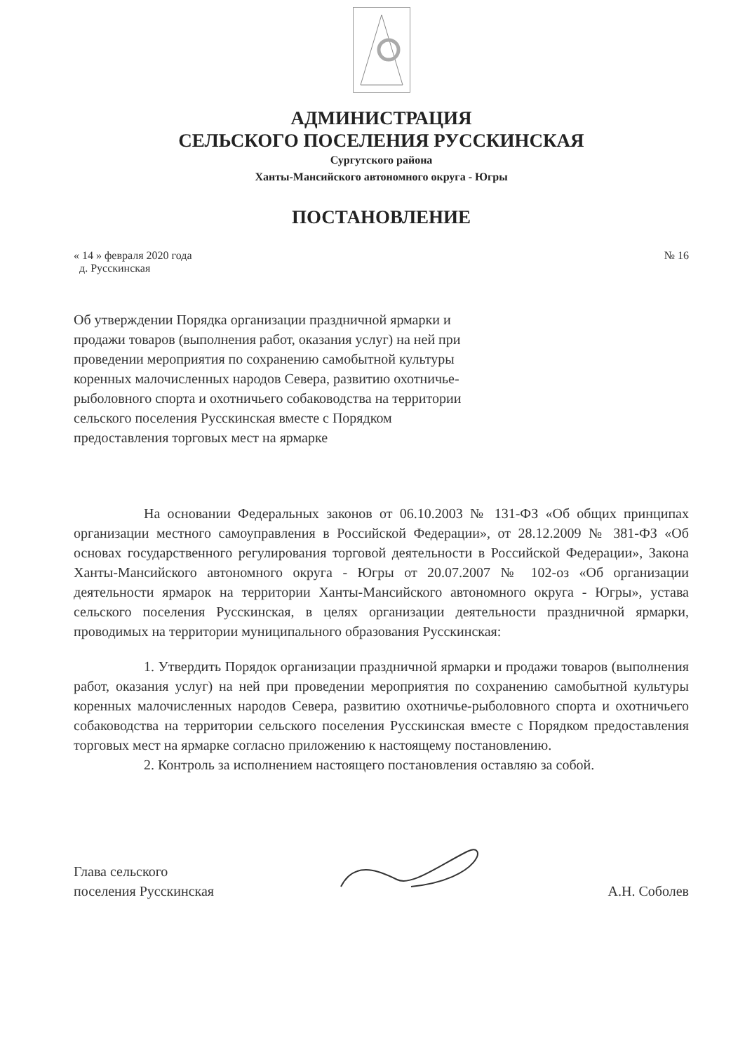АДМИНИСТРАЦИЯ
СЕЛЬСКОГО ПОСЕЛЕНИЯ РУССКИНСКАЯ
Сургутского района
Ханты-Мансийского автономного округа - Югры
ПОСТАНОВЛЕНИЕ
« 14 » февраля 2020 года
д. Русскинская
№ 16
Об утверждении Порядка организации праздничной ярмарки и продажи товаров (выполнения работ, оказания услуг) на ней при проведении мероприятия по сохранению самобытной культуры коренных малочисленных народов Севера, развитию охотничье-рыболовного спорта и охотничьего собаководства на территории сельского поселения Русскинская вместе с Порядком предоставления торговых мест на ярмарке
На основании Федеральных законов от 06.10.2003 № 131-ФЗ «Об общих принципах организации местного самоуправления в Российской Федерации», от 28.12.2009 № 381-ФЗ «Об основах государственного регулирования торговой деятельности в Российской Федерации», Закона Ханты-Мансийского автономного округа - Югры от 20.07.2007 № 102-оз «Об организации деятельности ярмарок на территории Ханты-Мансийского автономного округа - Югры», устава сельского поселения Русскинская, в целях организации деятельности праздничной ярмарки, проводимых на территории муниципального образования Русскинская:
1. Утвердить Порядок организации праздничной ярмарки и продажи товаров (выполнения работ, оказания услуг) на ней при проведении мероприятия по сохранению самобытной культуры коренных малочисленных народов Севера, развитию охотничье-рыболовного спорта и охотничьего собаководства на территории сельского поселения Русскинская вместе с Порядком предоставления торговых мест на ярмарке согласно приложению к настоящему постановлению.
2. Контроль за исполнением настоящего постановления оставляю за собой.
Глава сельского
поселения Русскинская
А.Н. Соболев